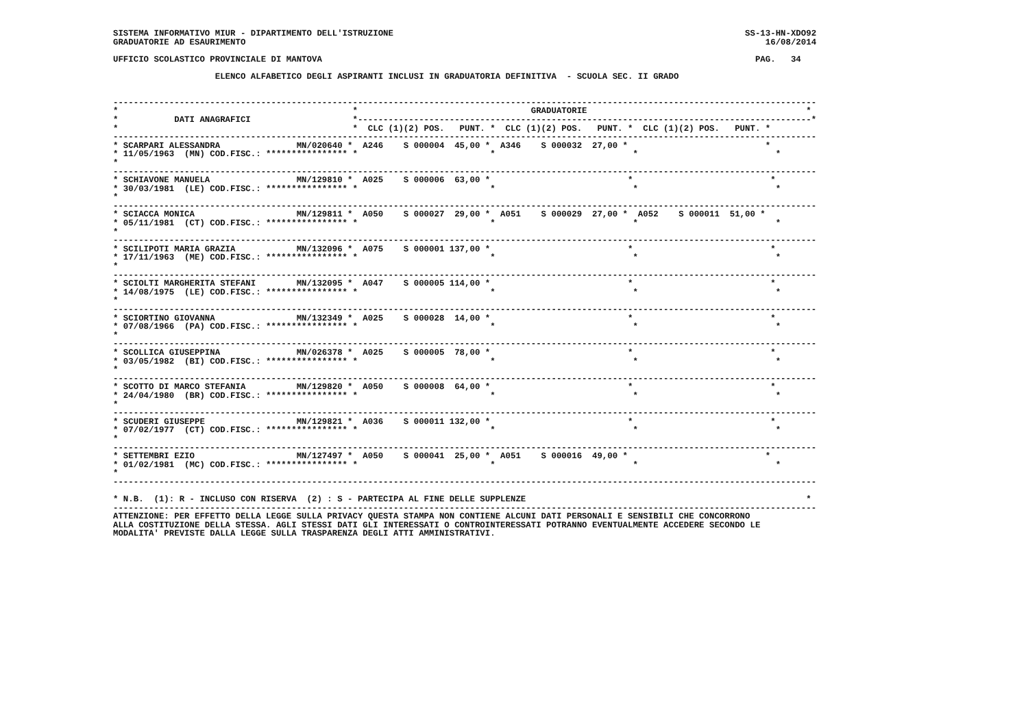SISTEMA INFORMATIVO MIUR - DIPARTIMENTO DELL'ISTRUZIONE                                                                     SS-13-HN-XDO92
GRADUATORIE AD ESAURIMENTO                                                                                                      16/08/2014

UFFICIO SCOLASTICO PROVINCIALE DI MANTOVA                                                                                     PAG.   34

                    ELENCO ALFABETICO DEGLI ASPIRANTI INCLUSI IN GRADUATORIA DEFINITIVA  - SCUOLA SEC. II GRADO


------------------------------------------------------------------------------------------------------------------------------------------
*                                              *                                  GRADUATORIE                                           *
*           DATI ANAGRAFICI                    *-----------------------------------------------------------------------------------------*
*                                              *  CLC (1)(2) POS.   PUNT. *  CLC (1)(2) POS.   PUNT. *  CLC (1)(2) POS.   PUNT. *
------------------------------------------------------------------------------------------------------------------------------------------
* SCARPARI ALESSANDRA               MN/020640 *  A246    S 000004  45,00 *  A346    S 000032  27,00 *                           *
* 11/05/1963  (MN) COD.FISC.: **************** *                          *                           *                           *
*
------------------------------------------------------------------------------------------------------------------------------------------
* SCHIAVONE MANUELA                 MN/129810 *  A025    S 000006  63,00 *                           *                           *
* 30/03/1981  (LE) COD.FISC.: **************** *                          *                           *                           *
*
------------------------------------------------------------------------------------------------------------------------------------------
* SCIACCA MONICA                    MN/129811 *  A050    S 000027  29,00 *  A051    S 000029  27,00 *  A052    S 000011  51,00 *
* 05/11/1981  (CT) COD.FISC.: **************** *                          *                           *                           *
*
------------------------------------------------------------------------------------------------------------------------------------------
* SCILIPOTI MARIA GRAZIA            MN/132096 *  A075    S 000001 137,00 *                           *                           *
* 17/11/1963  (ME) COD.FISC.: **************** *                          *                           *                           *
*
------------------------------------------------------------------------------------------------------------------------------------------
* SCIOLTI MARGHERITA STEFANI        MN/132095 *  A047    S 000005 114,00 *                           *                           *
* 14/08/1975  (LE) COD.FISC.: **************** *                          *                           *                           *
*
------------------------------------------------------------------------------------------------------------------------------------------
* SCIORTINO GIOVANNA                MN/132349 *  A025    S 000028  14,00 *                           *                           *
* 07/08/1966  (PA) COD.FISC.: **************** *                          *                           *                           *
*
------------------------------------------------------------------------------------------------------------------------------------------
* SCOLLICA GIUSEPPINA               MN/026378 *  A025    S 000005  78,00 *                           *                           *
* 03/05/1982  (BI) COD.FISC.: **************** *                          *                           *                           *
*
------------------------------------------------------------------------------------------------------------------------------------------
* SCOTTO DI MARCO STEFANIA          MN/129820 *  A050    S 000008  64,00 *                           *                           *
* 24/04/1980  (BR) COD.FISC.: **************** *                          *                           *                           *
*
------------------------------------------------------------------------------------------------------------------------------------------
* SCUDERI GIUSEPPE                  MN/129821 *  A036    S 000011 132,00 *                           *                           *
* 07/02/1977  (CT) COD.FISC.: **************** *                          *                           *                           *
*
------------------------------------------------------------------------------------------------------------------------------------------
* SETTEMBRI EZIO                    MN/127497 *  A050    S 000041  25,00 *  A051    S 000016  49,00 *                           *
* 01/02/1981  (MC) COD.FISC.: **************** *                          *                           *                           *
*
------------------------------------------------------------------------------------------------------------------------------------------

* N.B.  (1): R - INCLUSO CON RISERVA  (2) : S - PARTECIPA AL FINE DELLE SUPPLENZE                                                       *
------------------------------------------------------------------------------------------------------------------------------------------
ATTENZIONE: PER EFFETTO DELLA LEGGE SULLA PRIVACY QUESTA STAMPA NON CONTIENE ALCUNI DATI PERSONALI E SENSIBILI CHE CONCORRONO
ALLA COSTITUZIONE DELLA STESSA. AGLI STESSI DATI GLI INTERESSATI O CONTROINTERESSATI POTRANNO EVENTUALMENTE ACCEDERE SECONDO LE
MODALITA' PREVISTE DALLA LEGGE SULLA TRASPARENZA DEGLI ATTI AMMINISTRATIVI.